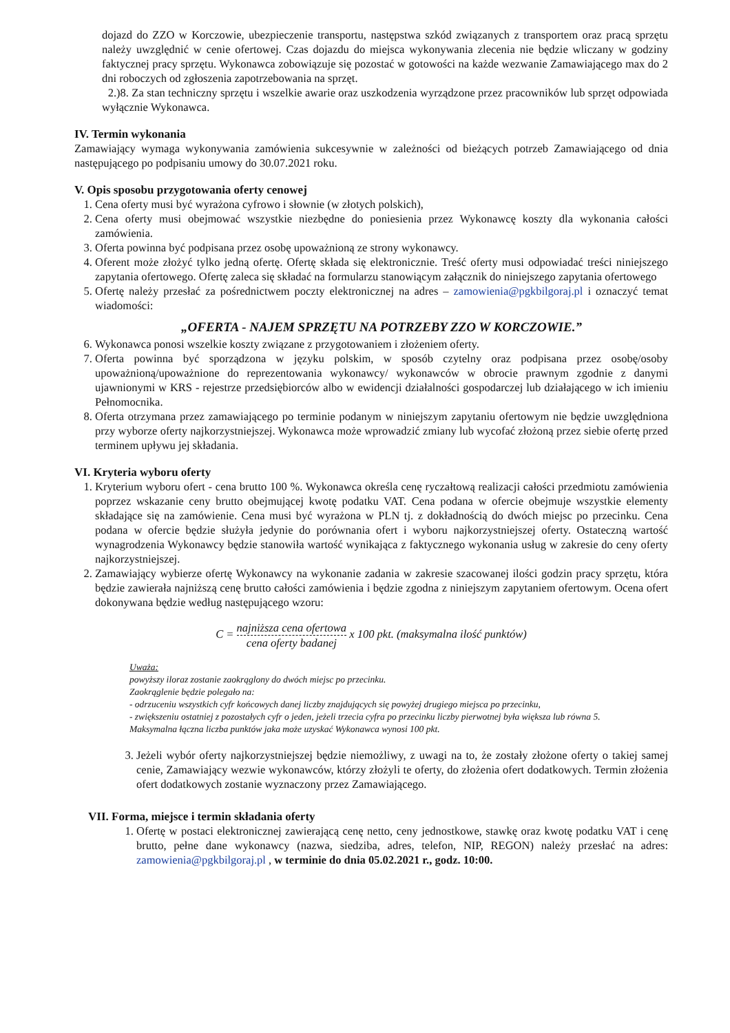dojazd do ZZO w Korczowie, ubezpieczenie transportu, następstwa szkód związanych z transportem oraz pracą sprzętu należy uwzględnić w cenie ofertowej. Czas dojazdu do miejsca wykonywania zlecenia nie będzie wliczany w godziny faktycznej pracy sprzętu. Wykonawca zobowiązuje się pozostać w gotowości na każde wezwanie Zamawiającego max do 2 dni roboczych od zgłoszenia zapotrzebowania na sprzęt.
2.)8. Za stan techniczny sprzętu i wszelkie awarie oraz uszkodzenia wyrządzone przez pracowników lub sprzęt odpowiada wyłącznie Wykonawca.
IV. Termin wykonania
Zamawiający wymaga wykonywania zamówienia sukcesywnie w zależności od bieżących potrzeb Zamawiającego od dnia następującego po podpisaniu umowy do 30.07.2021 roku.
V. Opis sposobu przygotowania oferty cenowej
1. Cena oferty musi być wyrażona cyfrowo i słownie (w złotych polskich),
2. Cena oferty musi obejmować wszystkie niezbędne do poniesienia przez Wykonawcę koszty dla wykonania całości zamówienia.
3. Oferta powinna być podpisana przez osobę upoważnioną ze strony wykonawcy.
4. Oferent może złożyć tylko jedną ofertę. Ofertę składa się elektronicznie. Treść oferty musi odpowiadać treści niniejszego zapytania ofertowego. Ofertę zaleca się składać na formularzu stanowiącym załącznik do niniejszego zapytania ofertowego
5. Ofertę należy przesłać za pośrednictwem poczty elektronicznej na adres – zamowienia@pgkbilgoraj.pl i oznaczyć temat wiadomości:
„OFERTA - NAJEM SPRZĘTU NA POTRZEBY ZZO W KORCZOWIE.”
6. Wykonawca ponosi wszelkie koszty związane z przygotowaniem i złożeniem oferty.
7. Oferta powinna być sporządzona w języku polskim, w sposób czytelny oraz podpisana przez osobę/osoby upoważnioną/upoważnione do reprezentowania wykonawcy/ wykonawców w obrocie prawnym zgodnie z danymi ujawnionymi w KRS - rejestrze przedsiębiorców albo w ewidencji działalności gospodarczej lub działającego w ich imieniu Pełnomocnika.
8. Oferta otrzymana przez zamawiającego po terminie podanym w niniejszym zapytaniu ofertowym nie będzie uwzględniona przy wyborze oferty najkorzystniejszej. Wykonawca może wprowadzić zmiany lub wycofać złożoną przez siebie ofertę przed terminem upływu jej składania.
VI. Kryteria wyboru oferty
1. Kryterium wyboru ofert - cena brutto 100 %. Wykonawca określa cenę ryczałtową realizacji całości przedmiotu zamówienia poprzez wskazanie ceny brutto obejmującej kwotę podatku VAT. Cena podana w ofercie obejmuje wszystkie elementy składające się na zamówienie. Cena musi być wyrażona w PLN tj. z dokładnością do dwóch miejsc po przecinku. Cena podana w ofercie będzie służyła jedynie do porównania ofert i wyboru najkorzystniejszej oferty. Ostateczną wartość wynagrodzenia Wykonawcy będzie stanowiła wartość wynikająca z faktycznego wykonania usług w zakresie do ceny oferty najkorzystniejszej.
2. Zamawiający wybierze ofertę Wykonawcy na wykonanie zadania w zakresie szacowanej ilości godzin pracy sprzętu, która będzie zawierała najniższą cenę brutto całości zamówienia i będzie zgodna z niniejszym zapytaniem ofertowym. Ocena ofert dokonywana będzie według następującego wzoru:
C = najniższa cena ofertowa cena oferty badanej x 100 pkt. (maksymalna ilość punktów)
Uważa:
powyższy iloraz zostanie zaokrąglony do dwóch miejsc po przecinku.
Zaokrąglenie będzie polegało na:
- odrzuceniu wszystkich cyfr końcowych danej liczby znajdujących się powyżej drugiego miejsca po przecinku,
- zwiększeniu ostatniej z pozostałych cyfr o jeden, jeżeli trzecia cyfra po przecinku liczby pierwotnej była większa lub równa 5.
Maksymalna łączna liczba punktów jaka może uzyskać Wykonawca wynosi 100 pkt.
3. Jeżeli wybór oferty najkorzystniejszej będzie niemożliwy, z uwagi na to, że zostały złożone oferty o takiej samej cenie, Zamawiający wezwie wykonawców, którzy złożyli te oferty, do złożenia ofert dodatkowych. Termin złożenia ofert dodatkowych zostanie wyznaczony przez Zamawiającego.
VII. Forma, miejsce i termin składania oferty
1. Ofertę w postaci elektronicznej zawierającą cenę netto, ceny jednostkowe, stawkę oraz kwotę podatku VAT i cenę brutto, pełne dane wykonawcy (nazwa, siedziba, adres, telefon, NIP, REGON) należy przesłać na adres: zamowienia@pgkbilgoraj.pl , w terminie do dnia 05.02.2021 r., godz. 10:00.